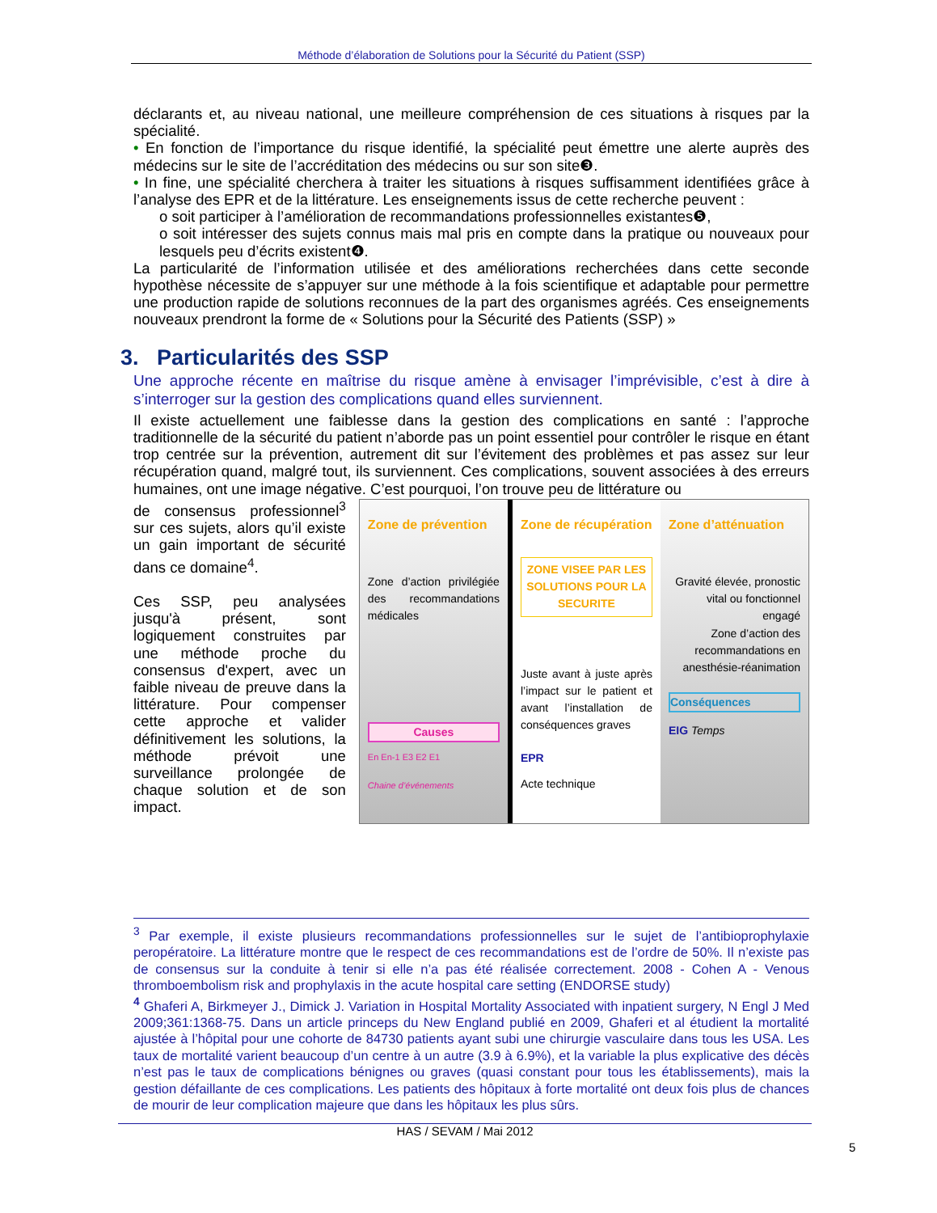Méthode d’élaboration de Solutions pour la Sécurité du Patient (SSP)
déclarants et, au niveau national, une meilleure compréhension de ces situations à risques par la spécialité.
• En fonction de l’importance du risque identifié, la spécialité peut émettre une alerte auprès des médecins sur le site de l’accréditation des médecins ou sur son site❸.
• In fine, une spécialité cherchera à traiter les situations à risques suffisamment identifiées grâce à l’analyse des EPR et de la littérature. Les enseignements issus de cette recherche peuvent :
o soit participer à l’amélioration de recommandations professionnelles existantes❺,
o soit intéresser des sujets connus mais mal pris en compte dans la pratique ou nouveaux pour lesquels peu d’écrits existent❹.
La particularité de l’information utilisée et des améliorations recherchées dans cette seconde hypothèse nécessite de s’appuyer sur une méthode à la fois scientifique et adaptable pour permettre une production rapide de solutions reconnues de la part des organismes agréés. Ces enseignements nouveaux prendront la forme de « Solutions pour la Sécurité des Patients (SSP) »
3. Particularités des SSP
Une approche récente en maîtrise du risque amène à envisager l’imprévisible, c’est à dire à s’interroger sur la gestion des complications quand elles surviennent.
Il existe actuellement une faiblesse dans la gestion des complications en santé : l’approche traditionnelle de la sécurité du patient n’aborde pas un point essentiel pour contrôler le risque en étant trop centrée sur la prévention, autrement dit sur l’évitement des problèmes et pas assez sur leur récupération quand, malgré tout, ils surviennent. Ces complications, souvent associées à des erreurs humaines, ont une image négative. C’est pourquoi, l’on trouve peu de littérature ou
de consensus professionnel<sup>3</sup> sur ces sujets, alors qu’il existe un gain important de sécurité dans ce domaine<sup>4</sup>.
Ces SSP, peu analysées jusqu'à présent, sont logiquement construites par une méthode proche du consensus d'expert, avec un faible niveau de preuve dans la littérature. Pour compenser cette approche et valider définitivement les solutions, la méthode prévoit une surveillance prolongée de chaque solution et de son impact.
Zone de prévention
Zone d’action privilégiée des recommandations médicales
Causes
En En-1 E3 E2 E1
Chaine d’événements
Zone de récupération
ZONE VISEE PAR LES SOLUTIONS POUR LA SECURITE
Juste avant à juste après l’impact sur le patient et avant l’installation de conséquences graves
EPR
Acte technique
Zone d’atténuation
Gravité élevée, pronostic vital ou fonctionnel engagé
Zone d’action des recommandations en anesthésie-réanimation
Conséquences
EIG Temps
<sup>3</sup> Par exemple, il existe plusieurs recommandations professionnelles sur le sujet de l’antibioprophylaxie peropératoire. La littérature montre que le respect de ces recommandations est de l’ordre de 50%. Il n’existe pas de consensus sur la conduite à tenir si elle n’a pas été réalisée correctement. 2008 - Cohen A - Venous thromboembolism risk and prophylaxis in the acute hospital care setting (ENDORSE study)
<sup>4</sup> Ghaferi A, Birkmeyer J., Dimick J. Variation in Hospital Mortality Associated with inpatient surgery, N Engl J Med 2009;361:1368-75. Dans un article princeps du New England publié en 2009, Ghaferi et al étudient la mortalité ajustée à l’hôpital pour une cohorte de 84730 patients ayant subi une chirurgie vasculaire dans tous les USA. Les taux de mortalité varient beaucoup d’un centre à un autre (3.9 à 6.9%), et la variable la plus explicative des décès n’est pas le taux de complications bénignes ou graves (quasi constant pour tous les établissements), mais la gestion défaillante de ces complications. Les patients des hôpitaux à forte mortalité ont deux fois plus de chances de mourir de leur complication majeure que dans les hôpitaux les plus sûrs.
HAS / SEVAM / Mai 2012
5